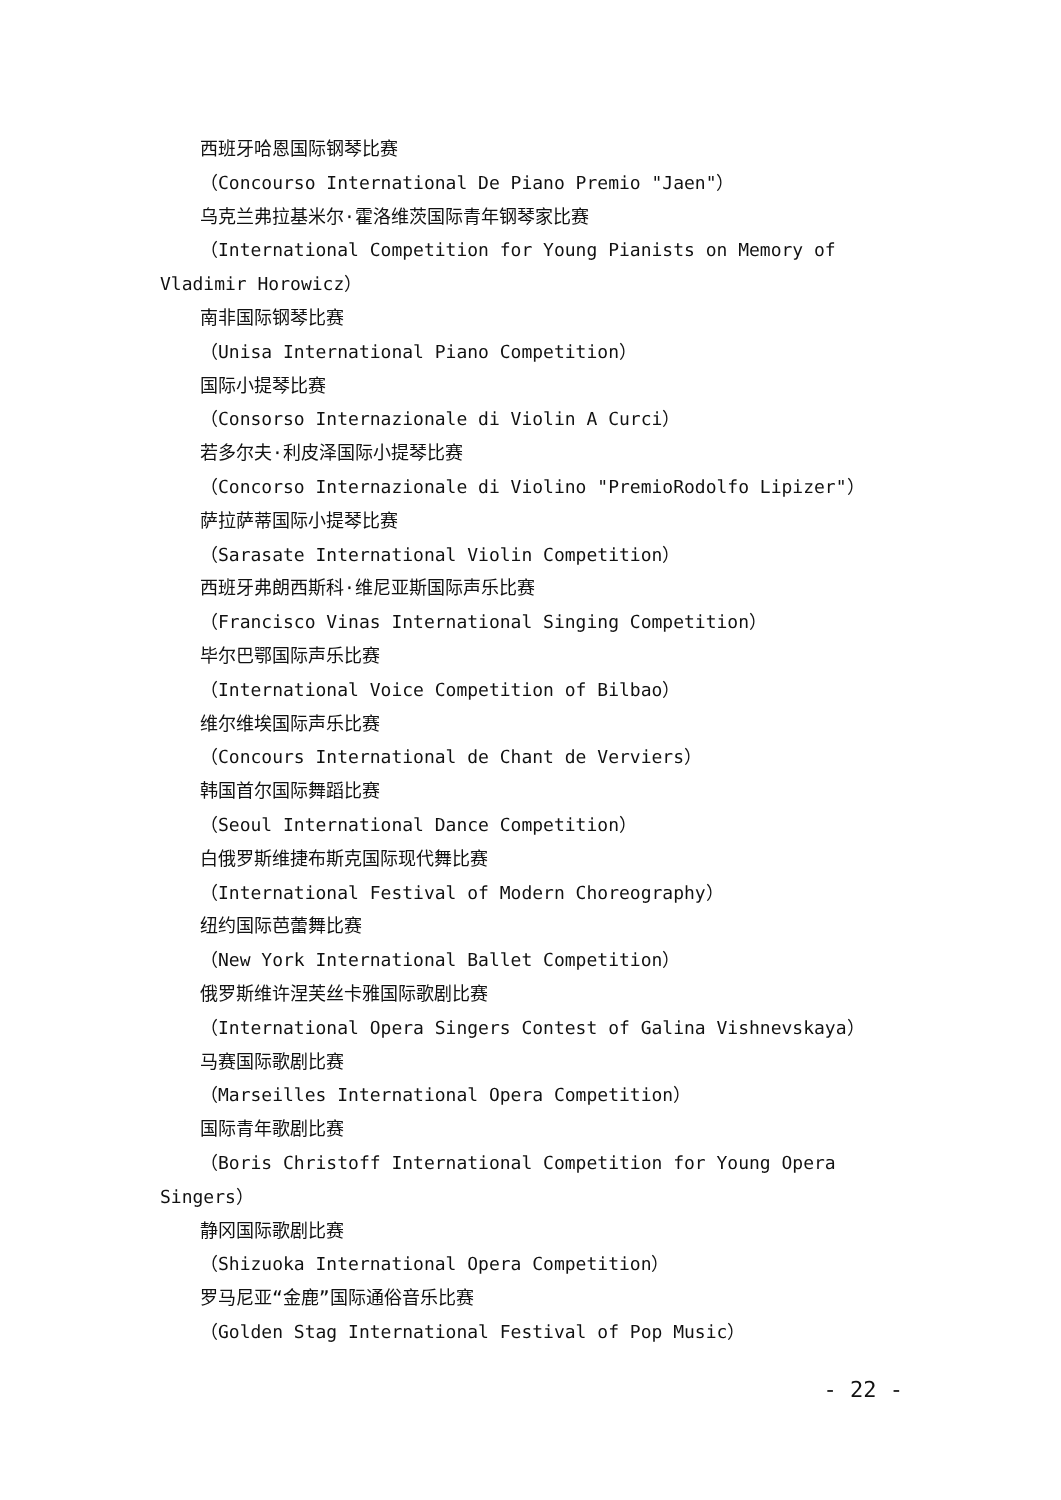西班牙哈恩国际钢琴比赛
（Concourso International De Piano Premio "Jaen"）
乌克兰弗拉基米尔·霍洛维茨国际青年钢琴家比赛
（International Competition for Young Pianists on Memory of Vladimir Horowicz）
南非国际钢琴比赛
（Unisa International Piano Competition）
国际小提琴比赛
（Consorso Internazionale di Violin A Curci）
若多尔夫·利皮泽国际小提琴比赛
（Concorso Internazionale di Violino "PremioRodolfo Lipizer"）
萨拉萨蒂国际小提琴比赛
（Sarasate International Violin Competition）
西班牙弗朗西斯科·维尼亚斯国际声乐比赛
（Francisco Vinas International Singing Competition）
毕尔巴鄂国际声乐比赛
（International Voice Competition of Bilbao）
维尔维埃国际声乐比赛
（Concours International de Chant de Verviers）
韩国首尔国际舞蹈比赛
（Seoul International Dance Competition）
白俄罗斯维捷布斯克国际现代舞比赛
（International Festival of Modern Choreography）
纽约国际芭蕾舞比赛
（New York International Ballet Competition）
俄罗斯维许涅芙丝卡雅国际歌剧比赛
（International Opera Singers Contest of Galina Vishnevskaya）
马赛国际歌剧比赛
（Marseilles International Opera Competition）
国际青年歌剧比赛
（Boris Christoff International Competition for Young Opera Singers）
静冈国际歌剧比赛
（Shizuoka International Opera Competition）
罗马尼亚“金鹿”国际通俗音乐比赛
（Golden Stag International Festival of Pop Music）
- 22 -